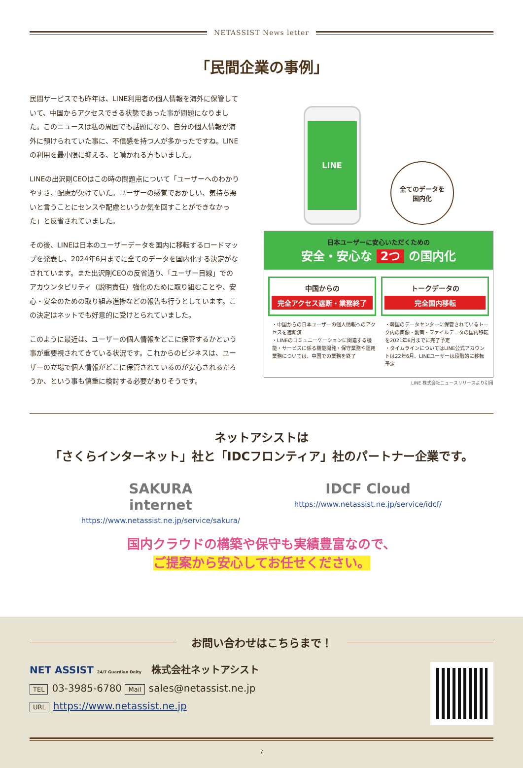NETASSIST News letter
「民間企業の事例」
民間サービスでも昨年は、LINE利用者の個人情報を海外に保管していて、中国からアクセスできる状態であった事が問題になりました。このニュースは私の周囲でも話題になり、自分の個人情報が海外に預けられていた事に、不信感を持つ人が多かったですね。LINEの利用を最小限に抑える、と嘆かれる方もいました。
LINEの出沢剛CEOはこの時の問題点について「ユーザーへのわかりやすさ、配慮が欠けていた。ユーザーの感覚でおかしい、気持ち悪いと言うことにセンスや配慮というか気を回すことができなかった」と反省されていました。
その後、LINEは日本のユーザーデータを国内に移転するロードマップを発表し、2024年6月までに全てのデータを国内化する決定がなされています。また出沢剛CEOの反省通り、「ユーザー目線」でのアカウンタビリティ（説明責任）強化のために取り組むことや、安心・安全のための取り組み進捗などの報告も行うとしています。この決定はネットでも好意的に受けとられていました。
このように最近は、ユーザーの個人情報をどこに保管するかという事が重要視されてきている状況です。これからのビジネスは、ユーザーの立場で個人情報がどこに保管されているのが安心されるだろうか、という事も慎重に検討する必要がありそうです。
LINE
全てのデータを
国内化
日本ユーザーに安心いただくための
安全・安心な 2つ の国内化
中国からの
完全アクセス遮断・業務終了
・中国からの日本ユーザーの個人情報へのアクセスを遮断済
・LINEのコミュニーケーションに関連する機能・サービスに係る機能開発・保守業務や運用業務については、中国での業務を終了
トークデータの
完全国内移転
・韓国のデータセンターに保管されているトーク内の画像・動画・ファイルデータの国内移転を2021年6月までに完了予定
・タイムラインについてはLINE公式アカウントは22年6月、LINEユーザーは段階的に移転予定
LINE 株式会社ニュースリリースより引用
ネットアシストは
「さくらインターネット」社と「IDCフロンティア」社のパートナー企業です。
SAKURA
internet
https://www.netassist.ne.jp/service/sakura/
IDCF Cloud
https://www.netassist.ne.jp/service/idcf/
国内クラウドの構築や保守も実績豊富なので、
ご提案から安心してお任せください。
お問い合わせはこちらまで！
NET ASSIST 24/7 Guardian Deity　株式会社ネットアシスト
TEL 03-3985-6780 Mail sales@netassist.ne.jp
URL https://www.netassist.ne.jp
7